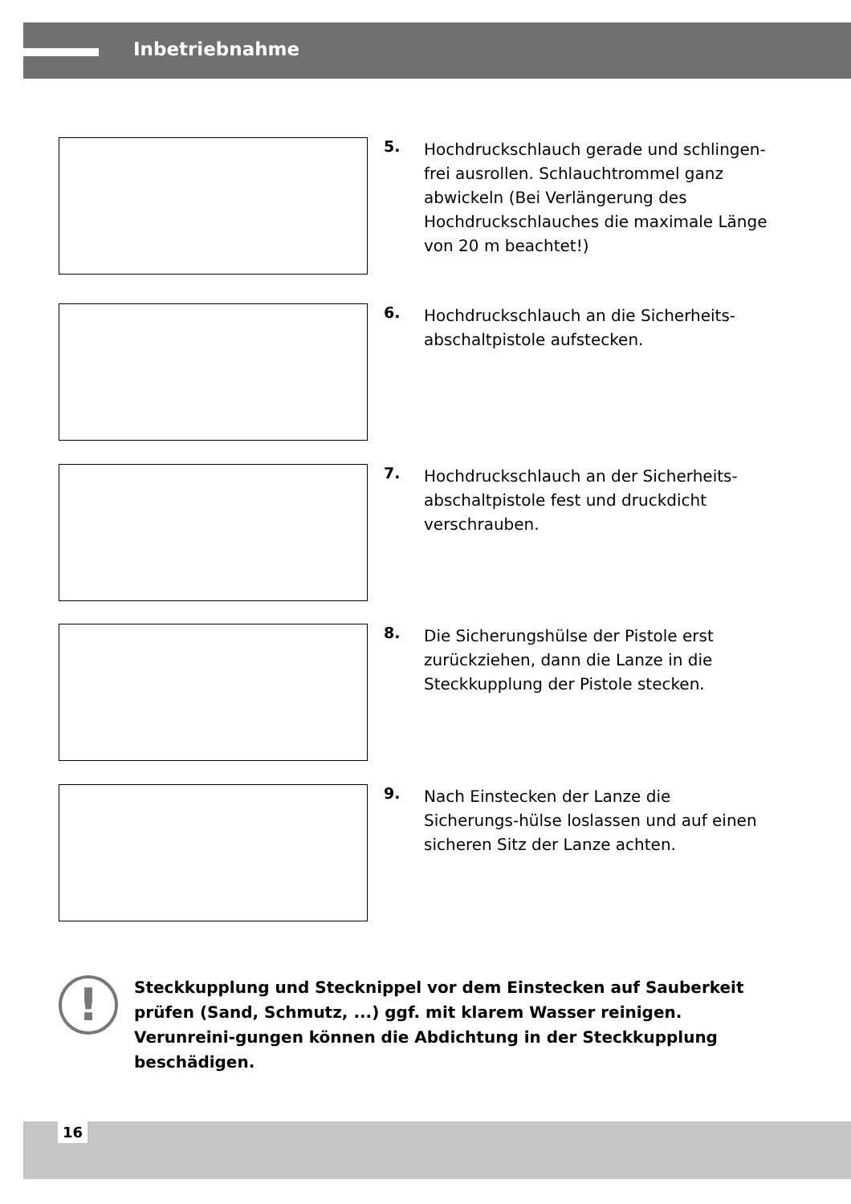Inbetriebnahme
5.
Hochdruckschlauch gerade und schlingen-frei ausrollen. Schlauchtrommel ganz abwickeln (Bei Verlängerung des Hochdruckschlauches die maximale Länge von 20 m beachtet!)
6.
Hochdruckschlauch an die Sicherheits-abschaltpistole aufstecken.
7.
Hochdruckschlauch an der Sicherheits-abschaltpistole fest und druckdicht verschrauben.
8.
Die Sicherungshülse der Pistole erst zurückziehen, dann die Lanze in die Steckkupplung der Pistole stecken.
9.
Nach Einstecken der Lanze die Sicherungs-hülse loslassen und auf einen sicheren Sitz der Lanze achten.
!
Steckkupplung und Stecknippel vor dem Einstecken auf Sauberkeit prüfen (Sand, Schmutz, ...) ggf. mit klarem Wasser reinigen. Verunreini-gungen können die Abdichtung in der Steckkupplung beschädigen.
16